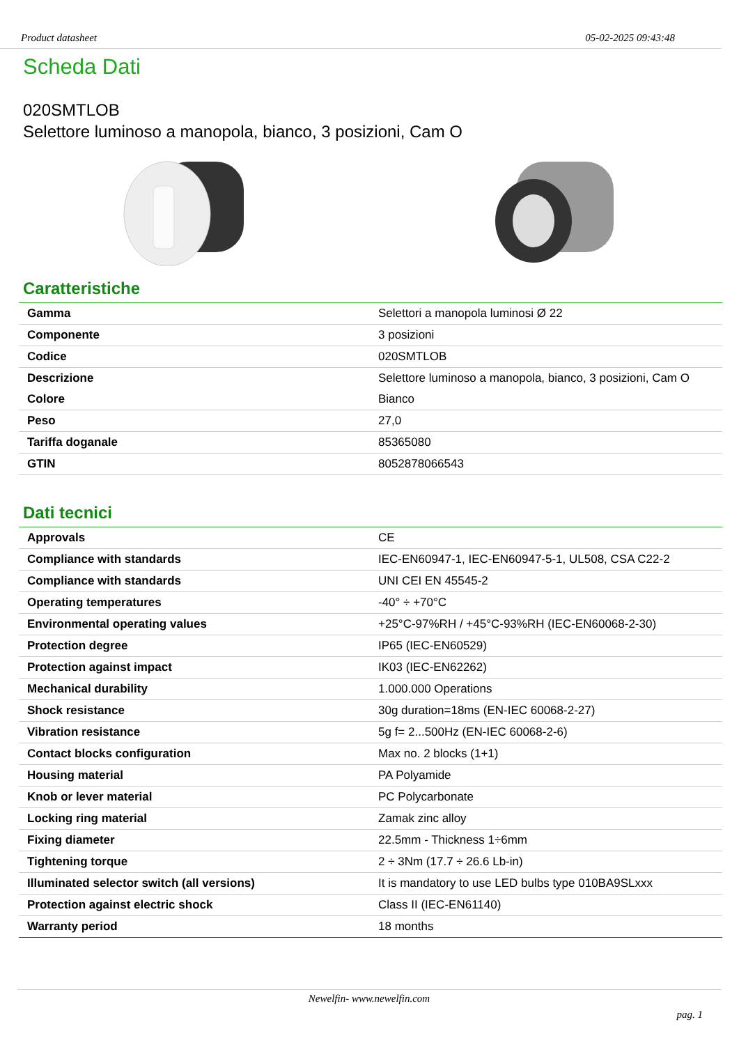Product datasheet 05-02-2025 09:43:48
Scheda Dati
020SMTLOB
Selettore luminoso a manopola, bianco, 3 posizioni, Cam O
Caratteristiche
| Gamma | Selettori a manopola luminosi Ø 22 |
| Componente | 3 posizioni |
| Codice | 020SMTLOB |
| Descrizione | Selettore luminoso a manopola, bianco, 3 posizioni, Cam O |
| Colore | Bianco |
| Peso | 27,0 |
| Tariffa doganale | 85365080 |
| GTIN | 8052878066543 |
Dati tecnici
| Approvals | CE |
| Compliance with standards | IEC-EN60947-1, IEC-EN60947-5-1, UL508, CSA C22-2 |
| Compliance with standards | UNI CEI EN 45545-2 |
| Operating temperatures | -40° ÷ +70°C |
| Environmental operating values | +25°C-97%RH / +45°C-93%RH (IEC-EN60068-2-30) |
| Protection degree | IP65 (IEC-EN60529) |
| Protection against impact | IK03 (IEC-EN62262) |
| Mechanical durability | 1.000.000 Operations |
| Shock resistance | 30g duration=18ms (EN-IEC 60068-2-27) |
| Vibration resistance | 5g f= 2...500Hz (EN-IEC 60068-2-6) |
| Contact blocks configuration | Max no. 2 blocks (1+1) |
| Housing material | PA Polyamide |
| Knob or lever material | PC Polycarbonate |
| Locking ring material | Zamak zinc alloy |
| Fixing diameter | 22.5mm - Thickness 1÷6mm |
| Tightening torque | 2 ÷ 3Nm (17.7 ÷ 26.6 Lb-in) |
| Illuminated selector switch (all versions) | It is mandatory to use LED bulbs type 010BA9SLxxx |
| Protection against electric shock | Class II (IEC-EN61140) |
| Warranty period | 18 months |
Newelfin- www.newelfin.com
pag. 1